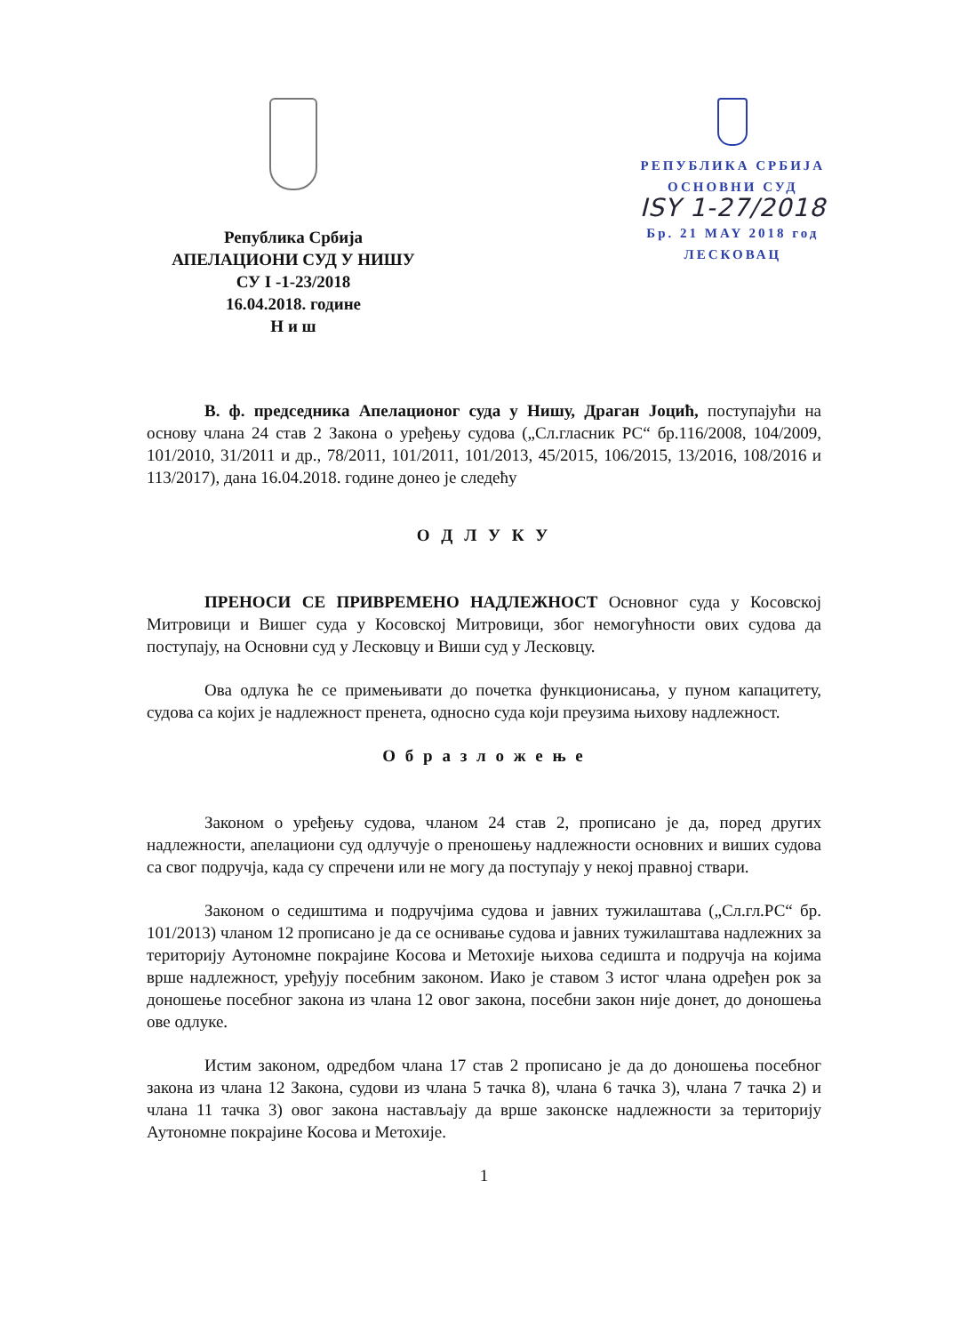Република Србија
АПЕЛАЦИОНИ СУД У НИШУ
СУ I -1-23/2018
16.04.2018. године
Н и ш
РЕПУБЛИКА СРБИЈА
ОСНОВНИ СУД
ISY 1-27/2018
Бр. 21 MAY 2018 год
ЛЕСКОВАЦ
В. ф. председника Апелационог суда у Нишу, Драган Јоцић, поступајући на основу члана 24 став 2 Закона о уређењу судова („Сл.гласник РС“ бр.116/2008, 104/2009, 101/2010, 31/2011 и др., 78/2011, 101/2011, 101/2013, 45/2015, 106/2015, 13/2016, 108/2016 и 113/2017), дана 16.04.2018. године донео је следећу
О Д Л У К У
ПРЕНОСИ СЕ ПРИВРЕМЕНО НАДЛЕЖНОСТ Основног суда у Косовској Митровици и Вишег суда у Косовској Митровици, због немогућности ових судова да поступају, на Основни суд у Лесковцу и Виши суд у Лесковцу.
Ова одлука ће се примењивати до почетка функционисања, у пуном капацитету, судова са којих је надлежност пренета, односно суда који преузима њихову надлежност.
О б р а з л о ж е њ е
Законом о уређењу судова, чланом 24 став 2, прописано је да, поред других надлежности, апелациони суд одлучује о преношењу надлежности основних и виших судова са свог подручја, када су спречени или не могу да поступају у некој правној ствари.
Законом о седиштима и подручјима судова и јавних тужилаштава („Сл.гл.РС“ бр. 101/2013) чланом 12 прописано је да се оснивање судова и јавних тужилаштава надлежних за територију Аутономне покрајине Косова и Метохије њихова седишта и подручја на којима врше надлежност, уређују посебним законом. Иако је ставом 3 истог члана одређен рок за доношење посебног закона из члана 12 овог закона, посебни закон није донет, до доношења ове одлуке.
Истим законом, одредбом члана 17 став 2 прописано је да до доношења посебног закона из члана 12 Закона, судови из члана 5 тачка 8), члана 6 тачка 3), члана 7 тачка 2) и члана 11 тачка 3) овог закона настављају да врше законске надлежности за територију Аутономне покрајине Косова и Метохије.
1